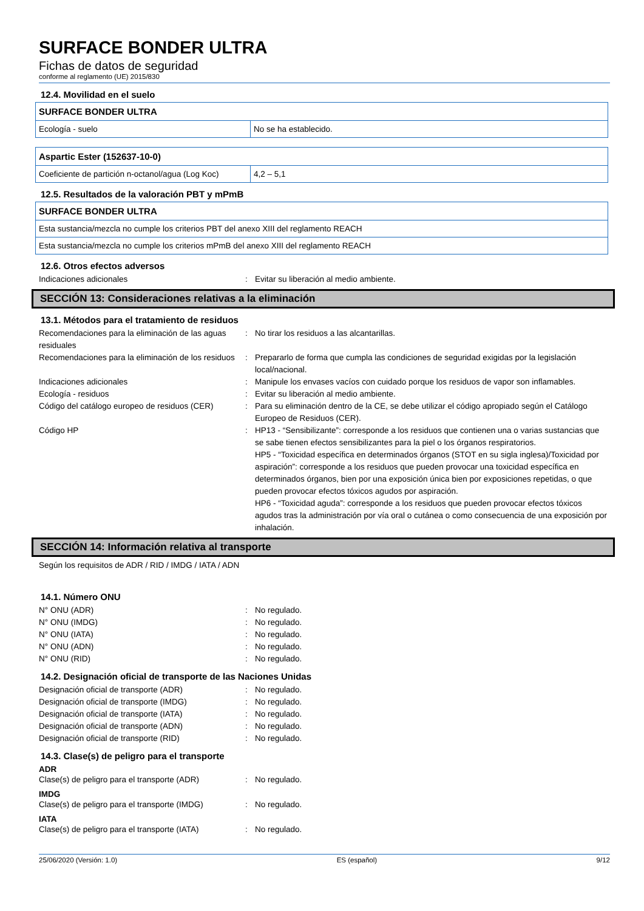SURFACE BONDER ULTRA
Fichas de datos de seguridad
conforme al reglamento (UE) 2015/830
12.4. Movilidad en el suelo
| SURFACE BONDER ULTRA | |
| --- | --- |
| Ecología - suelo | No se ha establecido. |
| Aspartic Ester (152637-10-0) | |
| --- | --- |
| Coeficiente de partición n-octanol/agua (Log Koc) | 4,2 – 5,1 |
12.5. Resultados de la valoración PBT y mPmB
| SURFACE BONDER ULTRA |
| --- |
| Esta sustancia/mezcla no cumple los criterios PBT del anexo XIII del reglamento REACH |
| Esta sustancia/mezcla no cumple los criterios mPmB del anexo XIII del reglamento REACH |
12.6. Otros efectos adversos
Indicaciones adicionales
:
Evitar su liberación al medio ambiente.
SECCIÓN 13: Consideraciones relativas a la eliminación
13.1. Métodos para el tratamiento de residuos
Recomendaciones para la eliminación de las aguas residuales
:
No tirar los residuos a las alcantarillas.
Recomendaciones para la eliminación de los residuos
:
Prepararlo de forma que cumpla las condiciones de seguridad exigidas por la legislación local/nacional.
Indicaciones adicionales
:
Manipule los envases vacíos con cuidado porque los residuos de vapor son inflamables.
Ecología - residuos
:
Evitar su liberación al medio ambiente.
Código del catálogo europeo de residuos (CER)
:
Para su eliminación dentro de la CE, se debe utilizar el código apropiado según el Catálogo Europeo de Residuos (CER).
Código HP
:
HP13 - “Sensibilizante”: corresponde a los residuos que contienen una o varias sustancias que se sabe tienen efectos sensibilizantes para la piel o los órganos respiratorios.
HP5 - “Toxicidad específica en determinados órganos (STOT en su sigla inglesa)/Toxicidad por aspiración”: corresponde a los residuos que pueden provocar una toxicidad específica en determinados órganos, bien por una exposición única bien por exposiciones repetidas, o que pueden provocar efectos tóxicos agudos por aspiración.
HP6 - “Toxicidad aguda”: corresponde a los residuos que pueden provocar efectos tóxicos agudos tras la administración por vía oral o cutánea o como consecuencia de una exposición por inhalación.
SECCIÓN 14: Información relativa al transporte
Según los requisitos de ADR / RID / IMDG / IATA / ADN
14.1. Número ONU
N° ONU (ADR)
:
No regulado.
N° ONU (IMDG)
:
No regulado.
N° ONU (IATA)
:
No regulado.
N° ONU (ADN)
:
No regulado.
N° ONU (RID)
:
No regulado.
14.2. Designación oficial de transporte de las Naciones Unidas
Designación oficial de transporte (ADR)
:
No regulado.
Designación oficial de transporte (IMDG)
:
No regulado.
Designación oficial de transporte (IATA)
:
No regulado.
Designación oficial de transporte (ADN)
:
No regulado.
Designación oficial de transporte (RID)
:
No regulado.
14.3. Clase(s) de peligro para el transporte
ADR
Clase(s) de peligro para el transporte (ADR)
:
No regulado.
IMDG
Clase(s) de peligro para el transporte (IMDG)
:
No regulado.
IATA
Clase(s) de peligro para el transporte (IATA)
:
No regulado.
25/06/2020 (Versión: 1.0) ES (español) 9/12